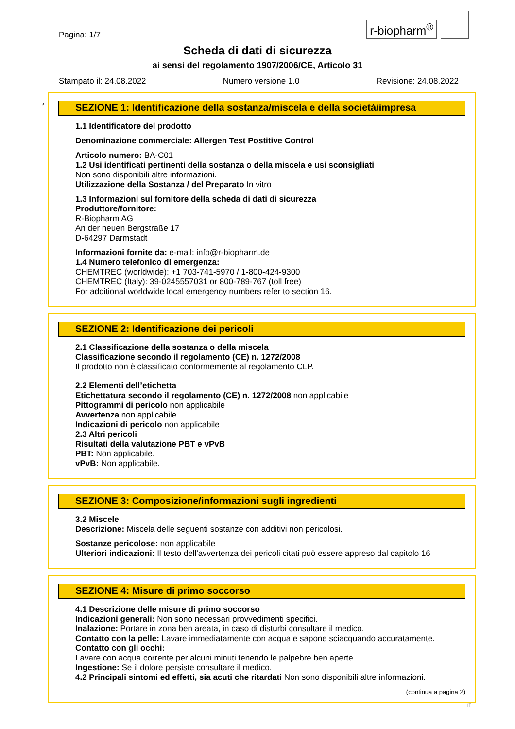r-biopharm<sup>®</sup>
Pagina: 1/7
Scheda di dati di sicurezza
ai sensi del regolamento 1907/2006/CE, Articolo 31
Stampato il: 24.08.2022 Numero versione 1.0 Revisione: 24.08.2022
*
SEZIONE 1: Identificazione della sostanza/miscela e della società/impresa
1.1 Identificatore del prodotto
Denominazione commerciale: Allergen Test Postitive Control
Articolo numero: BA-C01
1.2 Usi identificati pertinenti della sostanza o della miscela e usi sconsigliati
Non sono disponibili altre informazioni.
Utilizzazione della Sostanza / del Preparato In vitro
1.3 Informazioni sul fornitore della scheda di dati di sicurezza
Produttore/fornitore:
R-Biopharm AG
An der neuen Bergstraße 17
D-64297 Darmstadt
Informazioni fornite da: e-mail: info@r-biopharm.de
1.4 Numero telefonico di emergenza:
CHEMTREC (worldwide): +1 703-741-5970 / 1-800-424-9300
CHEMTREC (Italy): 39-0245557031 or 800-789-767 (toll free)
For additional worldwide local emergency numbers refer to section 16.
SEZIONE 2: Identificazione dei pericoli
2.1 Classificazione della sostanza o della miscela
Classificazione secondo il regolamento (CE) n. 1272/2008
Il prodotto non è classificato conformemente al regolamento CLP.
2.2 Elementi dell’etichetta
Etichettatura secondo il regolamento (CE) n. 1272/2008 non applicabile
Pittogrammi di pericolo non applicabile
Avvertenza non applicabile
Indicazioni di pericolo non applicabile
2.3 Altri pericoli
Risultati della valutazione PBT e vPvB
PBT: Non applicabile.
vPvB: Non applicabile.
SEZIONE 3: Composizione/informazioni sugli ingredienti
3.2 Miscele
Descrizione: Miscela delle seguenti sostanze con additivi non pericolosi.
Sostanze pericolose: non applicabile
Ulteriori indicazioni: Il testo dell'avvertenza dei pericoli citati può essere appreso dal capitolo 16
SEZIONE 4: Misure di primo soccorso
4.1 Descrizione delle misure di primo soccorso
Indicazioni generali: Non sono necessari provvedimenti specifici.
Inalazione: Portare in zona ben areata, in caso di disturbi consultare il medico.
Contatto con la pelle: Lavare immediatamente con acqua e sapone sciacquando accuratamente.
Contatto con gli occhi:
Lavare con acqua corrente per alcuni minuti tenendo le palpebre ben aperte.
Ingestione: Se il dolore persiste consultare il medico.
4.2 Principali sintomi ed effetti, sia acuti che ritardati Non sono disponibili altre informazioni.
(continua a pagina 2)
IT